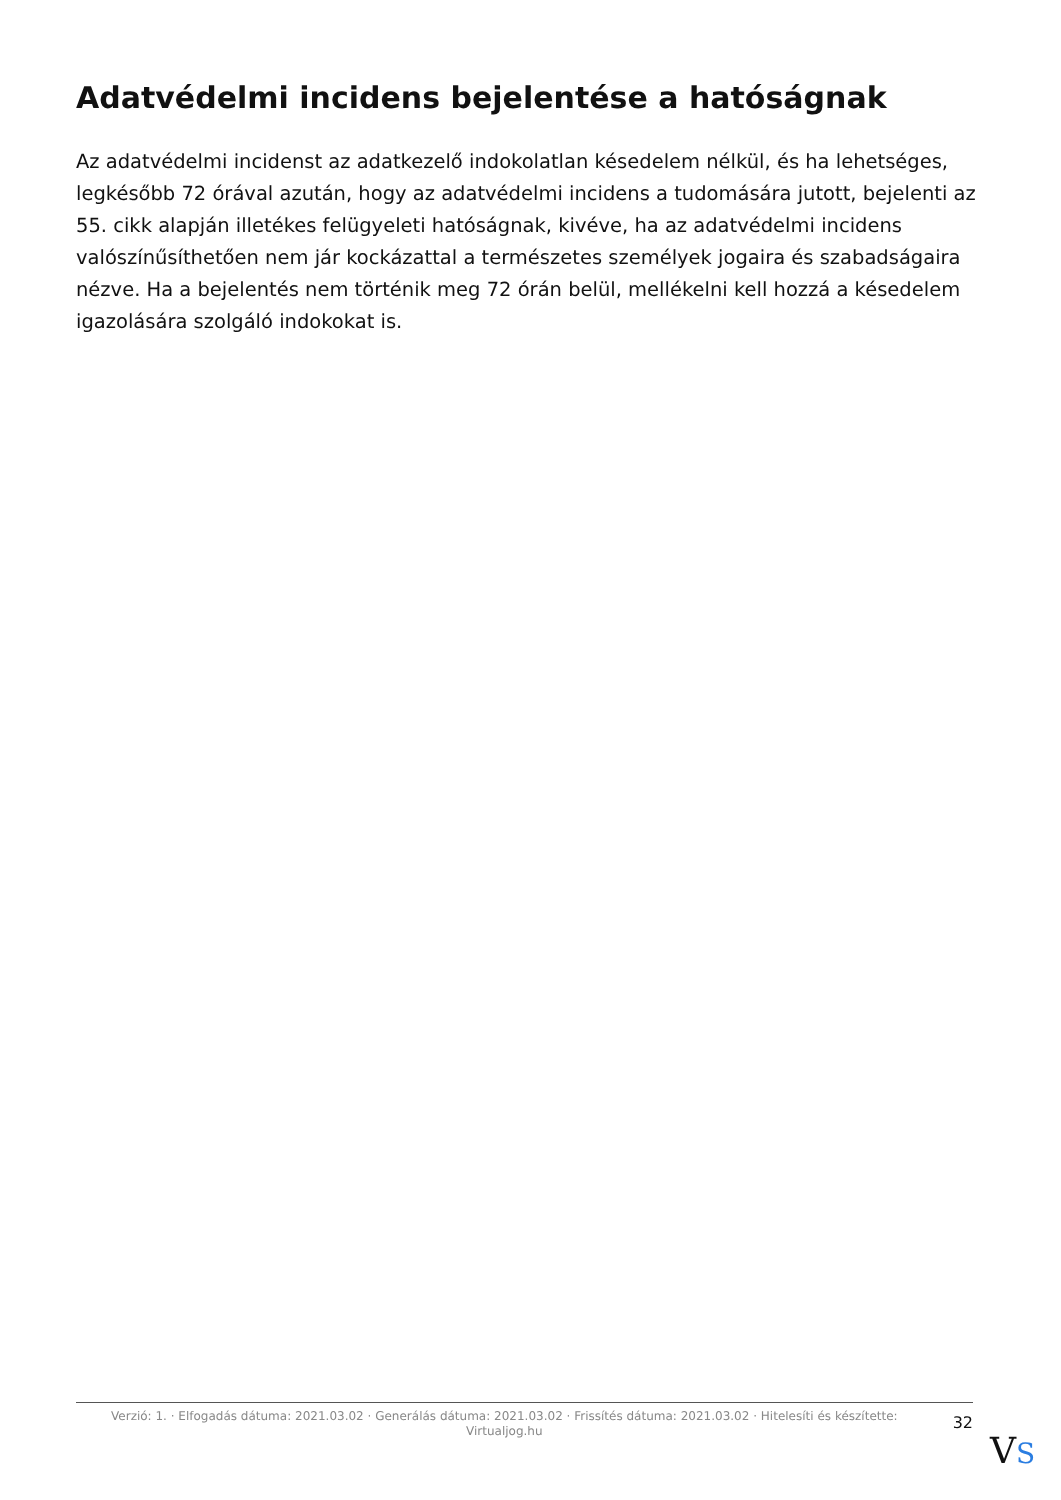Adatvédelmi incidens bejelentése a hatóságnak
Az adatvédelmi incidenst az adatkezelő indokolatlan késedelem nélkül, és ha lehetséges, legkésőbb 72 órával azután, hogy az adatvédelmi incidens a tudomására jutott, bejelenti az 55. cikk alapján illetékes felügyeleti hatóságnak, kivéve, ha az adatvédelmi incidens valószínűsíthetően nem jár kockázattal a természetes személyek jogaira és szabadságaira nézve. Ha a bejelentés nem történik meg 72 órán belül, mellékelni kell hozzá a késedelem igazolására szolgáló indokokat is.
Verzió: 1. · Elfogadás dátuma: 2021.03.02 · Generálás dátuma: 2021.03.02 · Frissítés dátuma: 2021.03.02 · Hitelesíti és készítette: Virtualjog.hu
32
VS